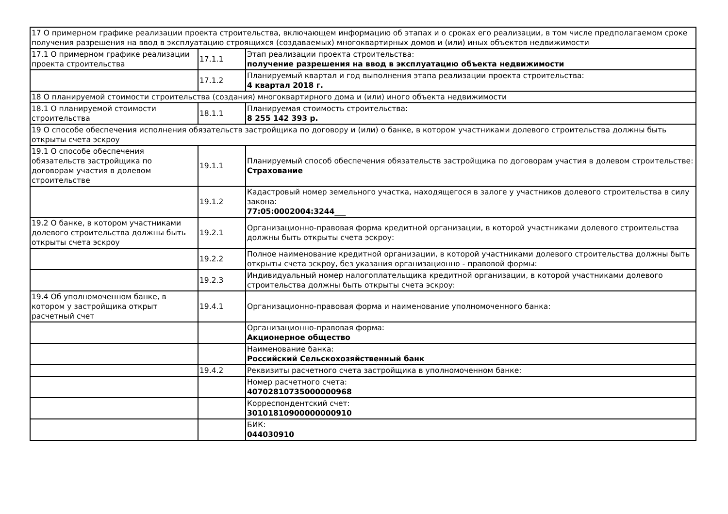| 17 О примерном графике реализации проекта строительства, включающем информацию об этапах и о сроках его реализации, в том числе предполагаемом сроке получения разрешения на ввод в эксплуатацию строящихся (создаваемых) многоквартирных домов и (или) иных объектов недвижимости | | |
| 17.1 О примерном графике реализации проекта строительства | 17.1.1 | Этап реализации проекта строительства: получение разрешения на ввод в эксплуатацию объекта недвижимости |
| | 17.1.2 | Планируемый квартал и год выполнения этапа реализации проекта строительства: 4 квартал 2018 г. |
| 18 О планируемой стоимости строительства (создания) многоквартирного дома и (или) иного объекта недвижимости | | |
| 18.1 О планируемой стоимости строительства | 18.1.1 | Планируемая стоимость строительства: 8 255 142 393 р. |
| 19 О способе обеспечения исполнения обязательств застройщика по договору и (или) о банке, в котором участниками долевого строительства должны быть открыты счета эскроу | | |
| 19.1 О способе обеспечения обязательств застройщика по договорам участия в долевом строительстве | 19.1.1 | Планируемый способ обеспечения обязательств застройщика по договорам участия в долевом строительстве: Страхование |
| | 19.1.2 | Кадастровый номер земельного участка, находящегося в залоге у участников долевого строительства в силу закона: 77:05:0002004:3244___ |
| 19.2 О банке, в котором участниками долевого строительства должны быть открыты счета эскроу | 19.2.1 | Организационно-правовая форма кредитной организации, в которой участниками долевого строительства должны быть открыты счета эскроу: |
| | 19.2.2 | Полное наименование кредитной организации, в которой участниками долевого строительства должны быть открыты счета эскроу, без указания организационно - правовой формы: |
| | 19.2.3 | Индивидуальный номер налогоплательщика кредитной организации, в которой участниками долевого строительства должны быть открыты счета эскроу: |
| 19.4 Об уполномоченном банке, в котором у застройщика открыт расчетный счет | 19.4.1 | Организационно-правовая форма и наименование уполномоченного банка: |
| | | Организационно-правовая форма: Акционерное общество |
| | | Наименование банка: Российский Сельскохозяйственный банк |
| | 19.4.2 | Реквизиты расчетного счета застройщика в уполномоченном банке: |
| | | Номер расчетного счета: 40702810735000000968 |
| | | Корреспондентский счет: 30101810900000000910 |
| | | БИК: 044030910 |